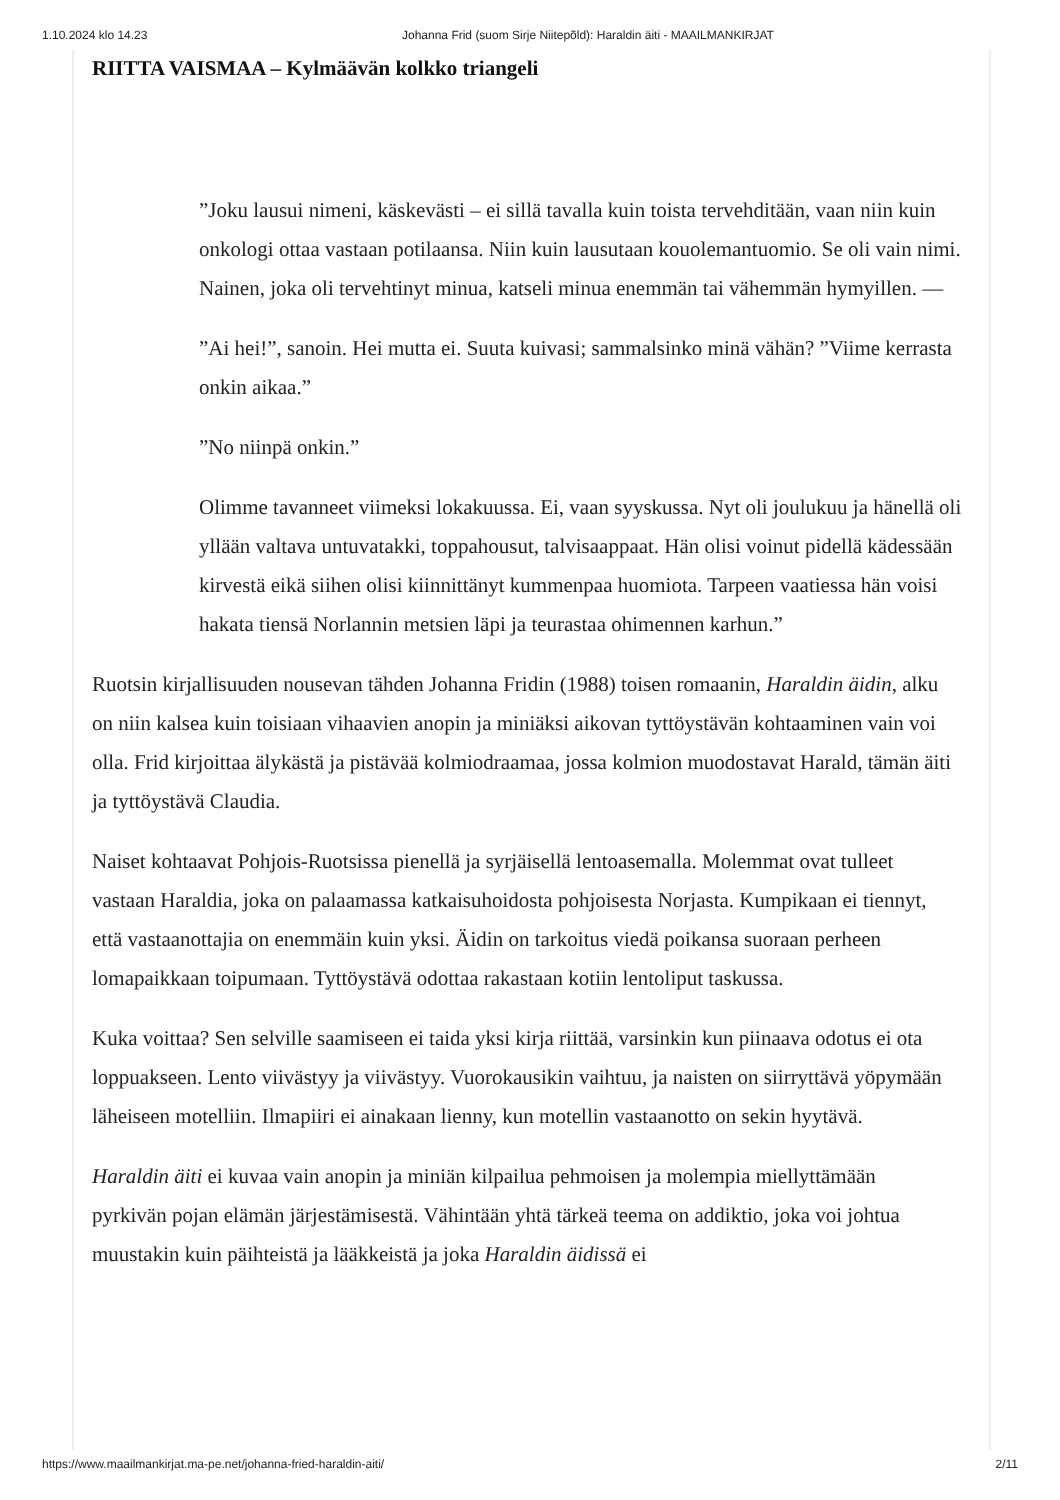1.10.2024 klo 14.23 Johanna Frid (suom Sirje Niitepõld): Haraldin äiti - MAAILMANKIRJAT
RIITTA VAISMAA – Kylmäävän kolkko triangeli
”Joku lausui nimeni, käskevästi – ei sillä tavalla kuin toista tervehditään, vaan niin kuin onkologi ottaa vastaan potilaansa. Niin kuin lausutaan kouolemantuomio. Se oli vain nimi. Nainen, joka oli tervehtinyt minua, katseli minua enemmän tai vähemmän hymyillen. —
”Ai hei!”, sanoin. Hei mutta ei. Suuta kuivasi; sammalsinko minä vähän? ”Viime kerrasta onkin aikaa.”
”No niinpä onkin.”
Olimme tavanneet viimeksi lokakuussa. Ei, vaan syyskussa. Nyt oli joulukuu ja hänellä oli yllään valtava untuvatakki, toppahousut, talvisaappaat. Hän olisi voinut pidellä kädessään kirvestä eikä siihen olisi kiinnittänyt kummenpaa huomiota. Tarpeen vaatiessa hän voisi hakata tiensä Norlannin metsien läpi ja teurastaa ohimennen karhun.”
Ruotsin kirjallisuuden nousevan tähden Johanna Fridin (1988) toisen romaanin, Haraldin äidin, alku on niin kalsea kuin toisiaan vihaavien anopin ja miniäksi aikovan tyttöystävän kohtaaminen vain voi olla. Frid kirjoittaa älykästä ja pistävää kolmiodraamaa, jossa kolmion muodostavat Harald, tämän äiti ja tyttöystävä Claudia.
Naiset kohtaavat Pohjois-Ruotsissa pienellä ja syrjäisellä lentoasemalla. Molemmat ovat tulleet vastaan Haraldia, joka on palaamassa katkaisuhoidosta pohjoisesta Norjasta. Kumpikaan ei tiennyt, että vastaanottajia on enemmäin kuin yksi. Äidin on tarkoitus viedä poikansa suoraan perheen lomapaikkaan toipumaan. Tyttöystävä odottaa rakastaan kotiin lentoliput taskussa.
Kuka voittaa? Sen selville saamiseen ei taida yksi kirja riittää, varsinkin kun piinaava odotus ei ota loppuakseen. Lento viivästyy ja viivästyy. Vuorokausikin vaihtuu, ja naisten on siirryttävä yöpymään läheiseen motelliin. Ilmapiiri ei ainakaan lienny, kun motellin vastaanotto on sekin hyytävä.
Haraldin äiti ei kuvaa vain anopin ja miniän kilpailua pehmoisen ja molempia miellyttämään pyrkivän pojan elämän järjestämisestä. Vähintään yhtä tärkeä teema on addiktio, joka voi johtua muustakin kuin päihteistä ja lääkkeistä ja joka Haraldin äidissä ei
https://www.maailmankirjat.ma-pe.net/johanna-fried-haraldin-aiti/ 2/11